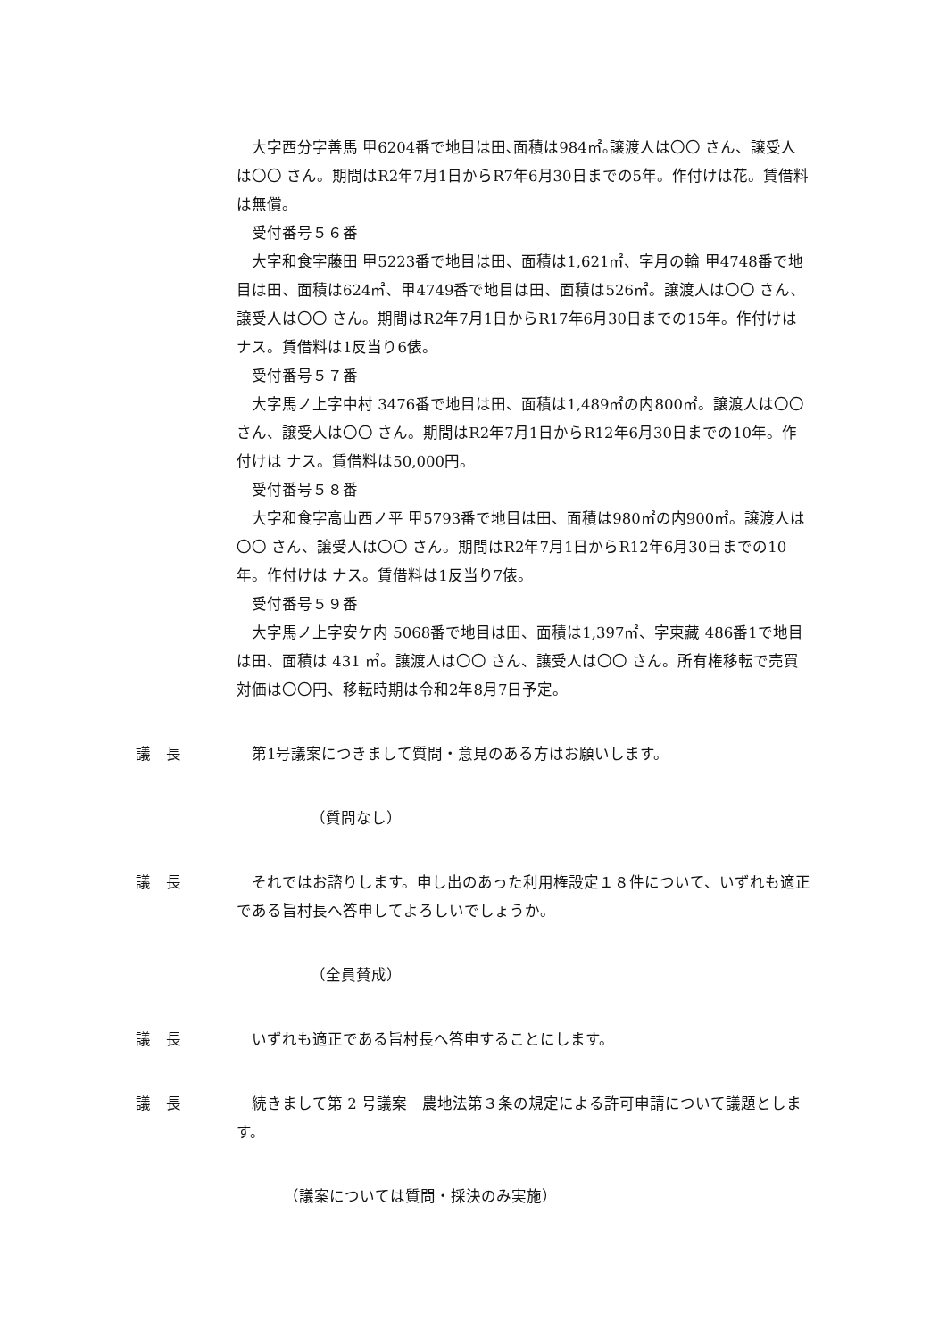大字西分字善馬 甲6204番で地目は田､面積は984㎡｡譲渡人は〇〇 さん、譲受人は〇〇 さん。期間はR2年7月1日からR7年6月30日までの5年。作付けは花。賃借料は無償。
受付番号５６番
大字和食字藤田 甲5223番で地目は田、面積は1,621㎡、字月の輪 甲4748番で地目は田、面積は624㎡、甲4749番で地目は田、面積は526㎡。譲渡人は〇〇 さん、譲受人は〇〇 さん。期間はR2年7月1日からR17年6月30日までの15年。作付けは ナス。賃借料は1反当り6俵。
受付番号５７番
大字馬ノ上字中村 3476番で地目は田、面積は1,489㎡の内800㎡。譲渡人は〇〇 さん、譲受人は〇〇 さん。期間はR2年7月1日からR12年6月30日までの10年。作付けは ナス。賃借料は50,000円。
受付番号５８番
大字和食字高山西ノ平 甲5793番で地目は田、面積は980㎡の内900㎡。譲渡人は〇〇 さん、譲受人は〇〇 さん。期間はR2年7月1日からR12年6月30日までの10年。作付けは ナス。賃借料は1反当り7俵。
受付番号５９番
大字馬ノ上字安ケ内 5068番で地目は田、面積は1,397㎡、字東藏 486番1で地目は田、面積は 431 ㎡。譲渡人は〇〇 さん、譲受人は〇〇 さん。所有権移転で売買対価は〇〇円、移転時期は令和2年8月7日予定。
議　長 第1号議案につきまして質問・意見のある方はお願いします。
（質問なし）
議　長 それではお諮りします。申し出のあった利用権設定１８件について、いずれも適正である旨村長へ答申してよろしいでしょうか。
（全員賛成）
議　長 いずれも適正である旨村長へ答申することにします。
議　長 続きまして第 2 号議案　農地法第３条の規定による許可申請について議題とします。
（議案については質問・採決のみ実施）